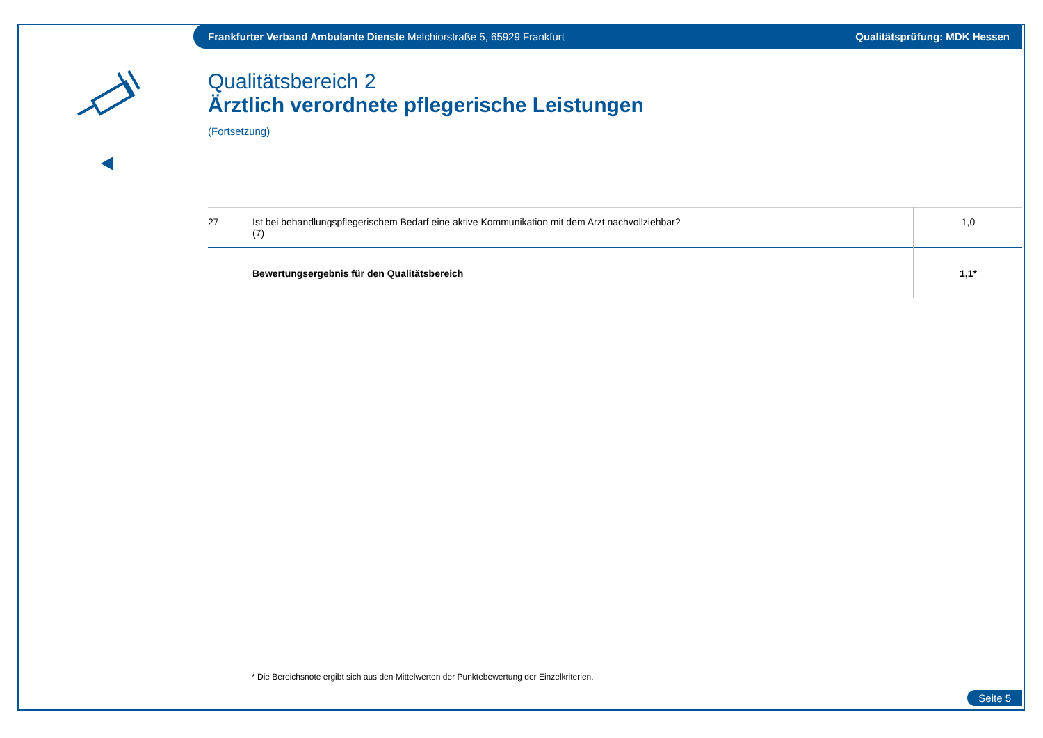Frankfurter Verband Ambulante Dienste Melchiorstraße 5, 65929 Frankfurt Qualitätsprüfung: MDK Hessen
Qualitätsbereich 2
Ärztlich verordnete pflegerische Leistungen
(Fortsetzung)
| 27 | Ist bei behandlungspflegerischem Bedarf eine aktive Kommunikation mit dem Arzt nachvollziehbar? (7) | 1,0 |
| | Bewertungsergebnis für den Qualitätsbereich | 1,1* |
* Die Bereichsnote ergibt sich aus den Mittelwerten der Punktebewertung der Einzelkriterien.
Seite 5